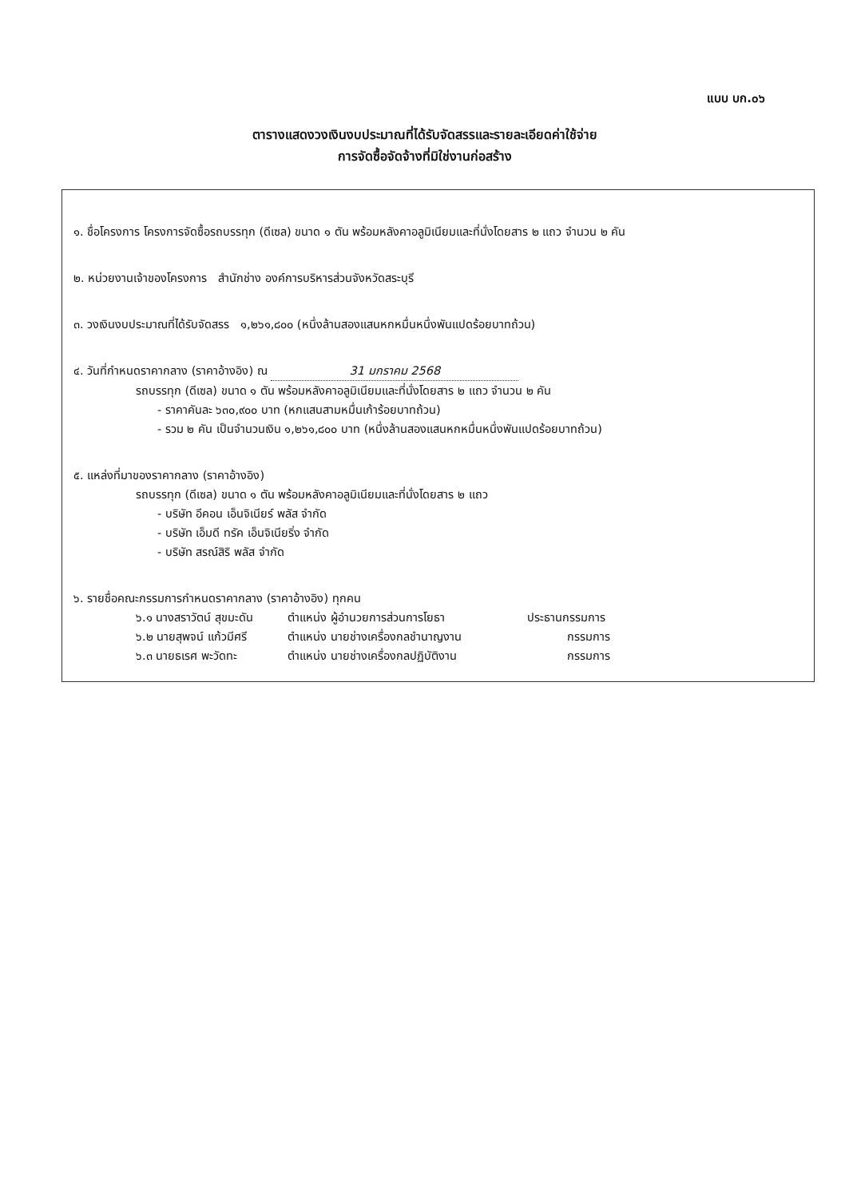แบบ บก.๐๖
ตารางแสดงวงเงินงบประมาณที่ได้รับจัดสรรและรายละเอียดค่าใช้จ่าย
การจัดซื้อจัดจ้างที่มิใช่งานก่อสร้าง
๑. ชื่อโครงการ โครงการจัดซื้อรถบรรทุก (ดีเซล) ขนาด ๑ ตัน พร้อมหลังคาอลูมิเนียมและที่นั่งโดยสาร ๒ แถว จำนวน ๒ คัน
๒. หน่วยงานเจ้าของโครงการ สำนักช่าง องค์การบริหารส่วนจังหวัดสระบุรี
๓. วงเงินงบประมาณที่ได้รับจัดสรร ๑,๒๖๑,๘๐๐ (หนึ่งล้านสองแสนหกหมื่นหนึ่งพันแปดร้อยบาทถ้วน)
๔. วันที่กำหนดราคากลาง (ราคาอ้างอิง) ณ 31 มกราคม 2568
รถบรรทุก (ดีเซล) ขนาด ๑ ตัน พร้อมหลังคาอลูมิเนียมและที่นั่งโดยสาร ๒ แถว จำนวน ๒ คัน
- ราคาคันละ ๖๓๐,๙๐๐ บาท (หกแสนสามหมื่นเก้าร้อยบาทถ้วน)
- รวม ๒ คัน เป็นจำนวนเงิน ๑,๒๖๑,๘๐๐ บาท (หนึ่งล้านสองแสนหกหมื่นหนึ่งพันแปดร้อยบาทถ้วน)
๕. แหล่งที่มาของราคากลาง (ราคาอ้างอิง)
รถบรรทุก (ดีเซล) ขนาด ๑ ตัน พร้อมหลังคาอลูมิเนียมและที่นั่งโดยสาร ๒ แถว
- บริษัท อีคอน เอ็นจิเนียร์ พลัส จำกัด
- บริษัท เอ็มดี ทรัค เอ็นจิเนียริ่ง จำกัด
- บริษัท สรณ์สิริ พลัส จำกัด
๖. รายชื่อคณะกรรมการกำหนดราคากลาง (ราคาอ้างอิง) ทุกคน
๖.๑ นางสราวัตน์ สุขมะดัน ตำแหน่ง ผู้อำนวยการส่วนการโยธา ประธานกรรมการ
๖.๒ นายสุพจน์ แก้วมีศรี ตำแหน่ง นายช่างเครื่องกลชำนาญงาน กรรมการ
๖.๓ นายธเรศ พะวัดทะ ตำแหน่ง นายช่างเครื่องกลปฏิบัติงาน กรรมการ